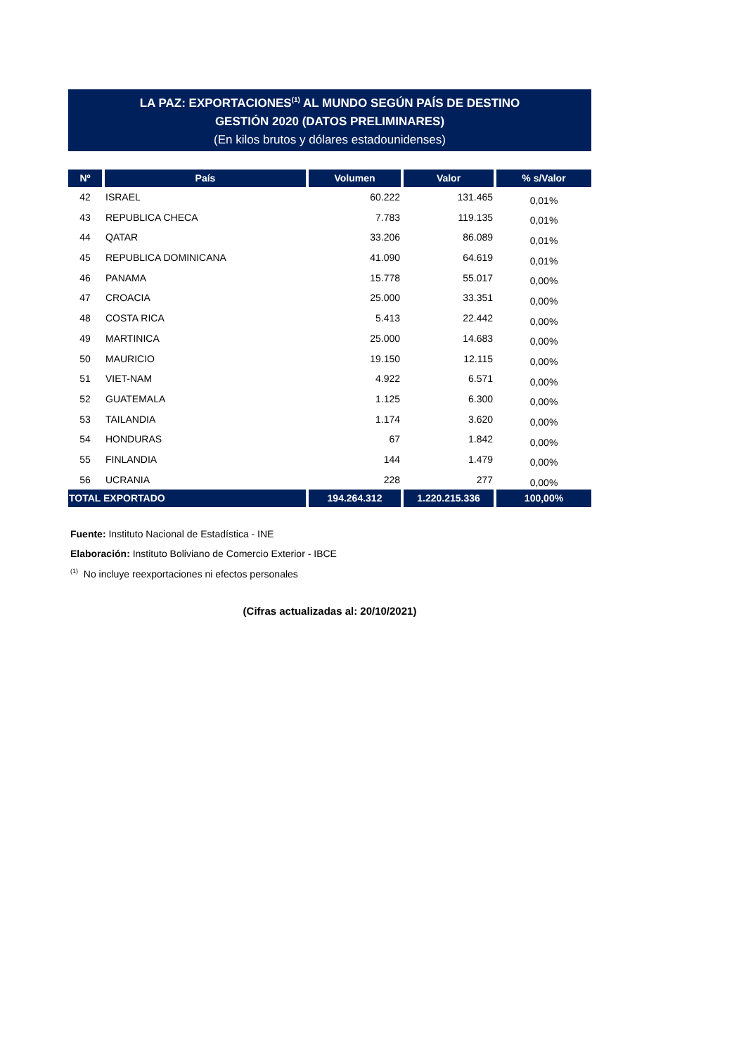LA PAZ: EXPORTACIONES<sup>(1)</sup> AL MUNDO SEGÚN PAÍS DE DESTINO
GESTIÓN 2020 (DATOS PRELIMINARES)
(En kilos brutos y dólares estadounidenses)
| Nº | País | Volumen | Valor | % s/Valor |
| --- | --- | --- | --- | --- |
| 42 | ISRAEL | 60.222 | 131.465 | 0,01% |
| 43 | REPUBLICA CHECA | 7.783 | 119.135 | 0,01% |
| 44 | QATAR | 33.206 | 86.089 | 0,01% |
| 45 | REPUBLICA DOMINICANA | 41.090 | 64.619 | 0,01% |
| 46 | PANAMA | 15.778 | 55.017 | 0,00% |
| 47 | CROACIA | 25.000 | 33.351 | 0,00% |
| 48 | COSTA RICA | 5.413 | 22.442 | 0,00% |
| 49 | MARTINICA | 25.000 | 14.683 | 0,00% |
| 50 | MAURICIO | 19.150 | 12.115 | 0,00% |
| 51 | VIET-NAM | 4.922 | 6.571 | 0,00% |
| 52 | GUATEMALA | 1.125 | 6.300 | 0,00% |
| 53 | TAILANDIA | 1.174 | 3.620 | 0,00% |
| 54 | HONDURAS | 67 | 1.842 | 0,00% |
| 55 | FINLANDIA | 144 | 1.479 | 0,00% |
| 56 | UCRANIA | 228 | 277 | 0,00% |
| TOTAL EXPORTADO | | 194.264.312 | 1.220.215.336 | 100,00% |
Fuente: Instituto Nacional de Estadística - INE
Elaboración: Instituto Boliviano de Comercio Exterior - IBCE
<sup>(1)</sup> No incluye reexportaciones ni efectos personales
(Cifras actualizadas al: 20/10/2021)